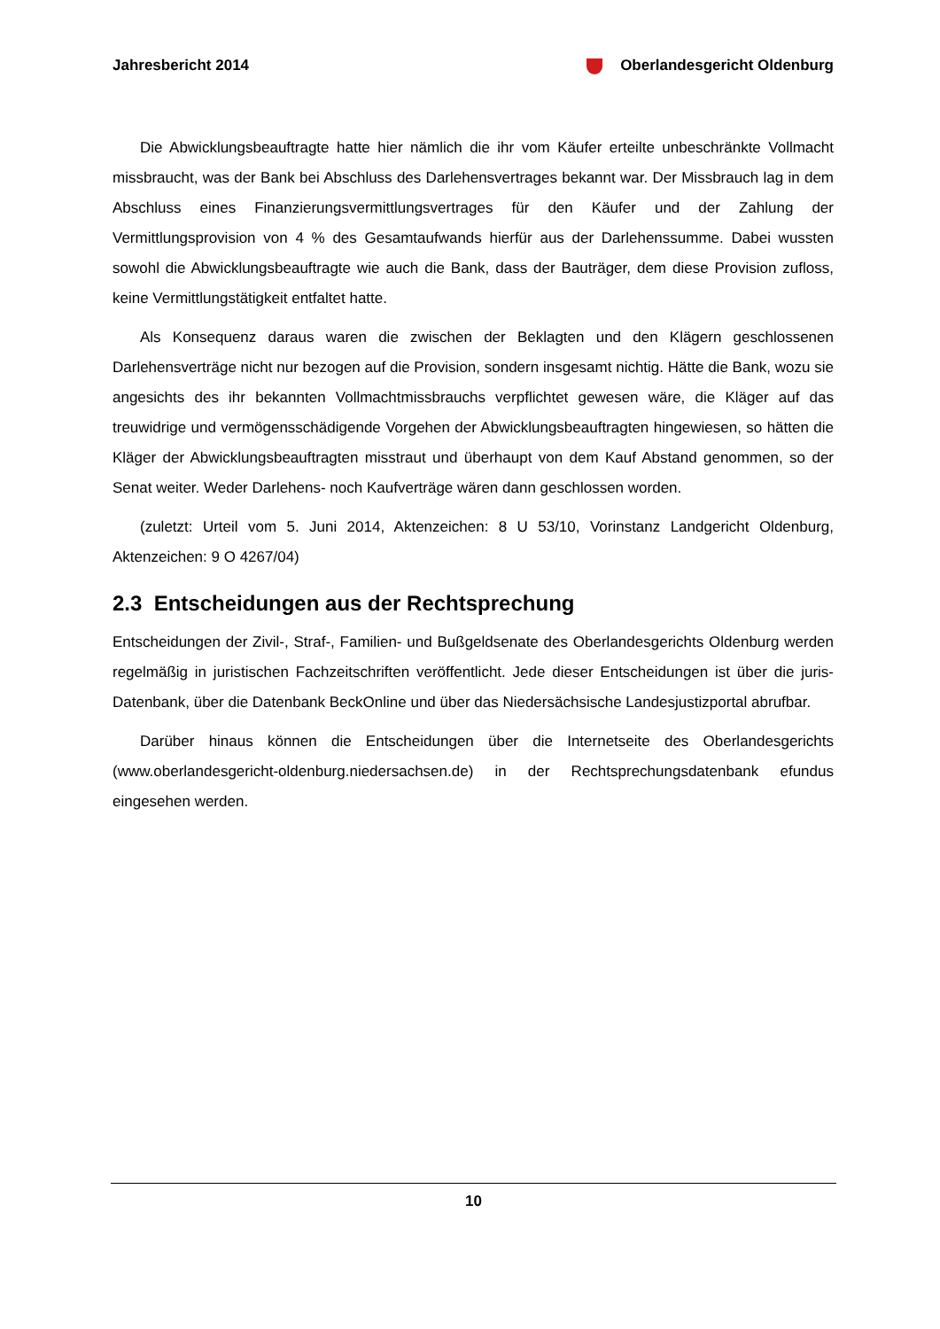Jahresbericht 2014 Oberlandesgericht Oldenburg
Die Abwicklungsbeauftragte hatte hier nämlich die ihr vom Käufer erteilte unbeschränkte Vollmacht missbraucht, was der Bank bei Abschluss des Darlehensvertrages bekannt war. Der Missbrauch lag in dem Abschluss eines Finanzierungsvermittlungsvertrages für den Käufer und der Zahlung der Vermittlungsprovision von 4 % des Gesamtaufwands hierfür aus der Darlehenssumme. Dabei wussten sowohl die Abwicklungsbeauftragte wie auch die Bank, dass der Bauträger, dem diese Provision zufloss, keine Vermittlungstätigkeit entfaltet hatte.
Als Konsequenz daraus waren die zwischen der Beklagten und den Klägern geschlossenen Darlehensverträge nicht nur bezogen auf die Provision, sondern insgesamt nichtig. Hätte die Bank, wozu sie angesichts des ihr bekannten Vollmachtmissbrauchs verpflichtet gewesen wäre, die Kläger auf das treuwidrige und vermögensschädigende Vorgehen der Abwicklungsbeauftragten hingewiesen, so hätten die Kläger der Abwicklungsbeauftragten misstraut und überhaupt von dem Kauf Abstand genommen, so der Senat weiter. Weder Darlehens- noch Kaufverträge wären dann geschlossen worden.
(zuletzt: Urteil vom 5. Juni 2014, Aktenzeichen: 8 U 53/10, Vorinstanz Landgericht Oldenburg, Aktenzeichen: 9 O 4267/04)
2.3 Entscheidungen aus der Rechtsprechung
Entscheidungen der Zivil-, Straf-, Familien- und Bußgeldsenate des Oberlandesgerichts Oldenburg werden regelmäßig in juristischen Fachzeitschriften veröffentlicht. Jede dieser Entscheidungen ist über die juris-Datenbank, über die Datenbank BeckOnline und über das Niedersächsische Landesjustizportal abrufbar.
Darüber hinaus können die Entscheidungen über die Internetseite des Oberlandesgerichts (www.oberlandesgericht-oldenburg.niedersachsen.de) in der Rechtsprechungsdatenbank efundus eingesehen werden.
10